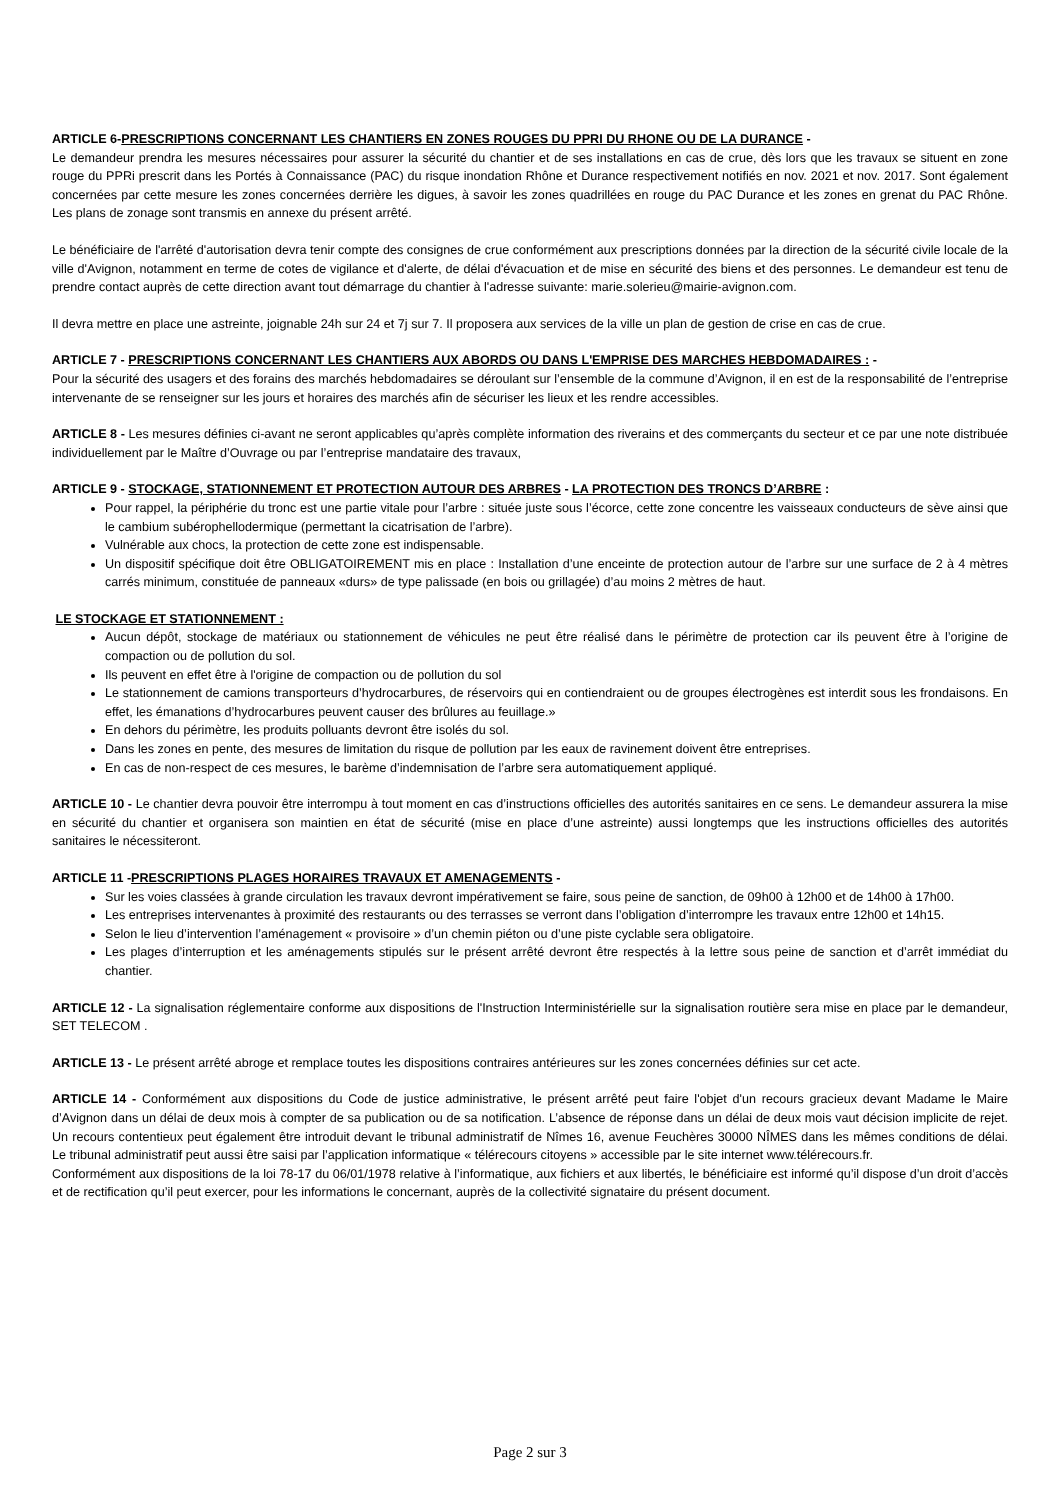ARTICLE 6-PRESCRIPTIONS CONCERNANT LES CHANTIERS EN ZONES ROUGES DU PPRI DU RHONE OU DE LA DURANCE -
Le demandeur prendra les mesures nécessaires pour assurer la sécurité du chantier et de ses installations en cas de crue, dès lors que les travaux se situent en zone rouge du PPRi prescrit dans les Portés à Connaissance (PAC) du risque inondation Rhône et Durance respectivement notifiés en nov. 2021 et nov. 2017. Sont également concernées par cette mesure les zones concernées derrière les digues, à savoir les zones quadrillées en rouge du PAC Durance et les zones en grenat du PAC Rhône. Les plans de zonage sont transmis en annexe du présent arrêté.
Le bénéficiaire de l'arrêté d'autorisation devra tenir compte des consignes de crue conformément aux prescriptions données par la direction de la sécurité civile locale de la ville d'Avignon, notamment en terme de cotes de vigilance et d'alerte, de délai d'évacuation et de mise en sécurité des biens et des personnes. Le demandeur est tenu de prendre contact auprès de cette direction avant tout démarrage du chantier à l'adresse suivante: marie.solerieu@mairie-avignon.com.
Il devra mettre en place une astreinte, joignable 24h sur 24 et 7j sur 7. Il proposera aux services de la ville un plan de gestion de crise en cas de crue.
ARTICLE 7 - PRESCRIPTIONS CONCERNANT LES CHANTIERS AUX ABORDS OU DANS L'EMPRISE DES MARCHES HEBDOMADAIRES : -
Pour la sécurité des usagers et des forains des marchés hebdomadaires se déroulant sur l’ensemble de la commune d’Avignon, il en est de la responsabilité de l’entreprise intervenante de se renseigner sur les jours et horaires des marchés afin de sécuriser les lieux et les rendre accessibles.
ARTICLE 8 - Les mesures définies ci-avant ne seront applicables qu’après complète information des riverains et des commerçants du secteur et ce par une note distribuée individuellement par le Maître d’Ouvrage ou par l’entreprise mandataire des travaux,
ARTICLE 9 - STOCKAGE, STATIONNEMENT ET PROTECTION AUTOUR DES ARBRES - LA PROTECTION DES TRONCS D’ARBRE :
Pour rappel, la périphérie du tronc est une partie vitale pour l’arbre : située juste sous l’écorce, cette zone concentre les vaisseaux conducteurs de sève ainsi que le cambium subérophellodermique (permettant la cicatrisation de l’arbre).
Vulnérable aux chocs, la protection de cette zone est indispensable.
Un dispositif spécifique doit être OBLIGATOIREMENT mis en place : Installation d’une enceinte de protection autour de l’arbre sur une surface de 2 à 4 mètres carrés minimum, constituée de panneaux «durs» de type palissade (en bois ou grillagée) d’au moins 2 mètres de haut.
LE STOCKAGE ET STATIONNEMENT :
Aucun dépôt, stockage de matériaux ou stationnement de véhicules ne peut être réalisé dans le périmètre de protection car ils peuvent être à l’origine de compaction ou de pollution du sol.
Ils peuvent en effet être à l'origine de compaction ou de pollution du sol
Le stationnement de camions transporteurs d’hydrocarbures, de réservoirs qui en contiendraient ou de groupes électrogènes est interdit sous les frondaisons. En effet, les émanations d’hydrocarbures peuvent causer des brûlures au feuillage.»
En dehors du périmètre, les produits polluants devront être isolés du sol.
Dans les zones en pente, des mesures de limitation du risque de pollution par les eaux de ravinement doivent être entreprises.
En cas de non-respect de ces mesures, le barème d’indemnisation de l’arbre sera automatiquement appliqué.
ARTICLE 10 - Le chantier devra pouvoir être interrompu à tout moment en cas d’instructions officielles des autorités sanitaires en ce sens. Le demandeur assurera la mise en sécurité du chantier et organisera son maintien en état de sécurité (mise en place d’une astreinte) aussi longtemps que les instructions officielles des autorités sanitaires le nécessiteront.
ARTICLE 11 -PRESCRIPTIONS PLAGES HORAIRES TRAVAUX ET AMENAGEMENTS -
Sur les voies classées à grande circulation les travaux devront impérativement se faire, sous peine de sanction, de 09h00 à 12h00 et de 14h00 à 17h00.
Les entreprises intervenantes à proximité des restaurants ou des terrasses se verront dans l’obligation d’interrompre les travaux entre 12h00 et 14h15.
Selon le lieu d’intervention l’aménagement « provisoire » d’un chemin piéton ou d’une piste cyclable sera obligatoire.
Les plages d’interruption et les aménagements stipulés sur le présent arrêté devront être respectés à la lettre sous peine de sanction et d’arrêt immédiat du chantier.
ARTICLE 12 - La signalisation réglementaire conforme aux dispositions de l'Instruction Interministérielle sur la signalisation routière sera mise en place par le demandeur, SET TELECOM .
ARTICLE 13 - Le présent arrêté abroge et remplace toutes les dispositions contraires antérieures sur les zones concernées définies sur cet acte.
ARTICLE 14 - Conformément aux dispositions du Code de justice administrative, le présent arrêté peut faire l'objet d'un recours gracieux devant Madame le Maire d’Avignon dans un délai de deux mois à compter de sa publication ou de sa notification. L’absence de réponse dans un délai de deux mois vaut décision implicite de rejet. Un recours contentieux peut également être introduit devant le tribunal administratif de Nîmes 16, avenue Feuchères 30000 NÎMES dans les mêmes conditions de délai. Le tribunal administratif peut aussi être saisi par l’application informatique « télérecours citoyens » accessible par le site internet www.télérecours.fr.
Conformément aux dispositions de la loi 78-17 du 06/01/1978 relative à l’informatique, aux fichiers et aux libertés, le bénéficiaire est informé qu’il dispose d’un droit d’accès et de rectification qu’il peut exercer, pour les informations le concernant, auprès de la collectivité signataire du présent document.
Page 2 sur 3